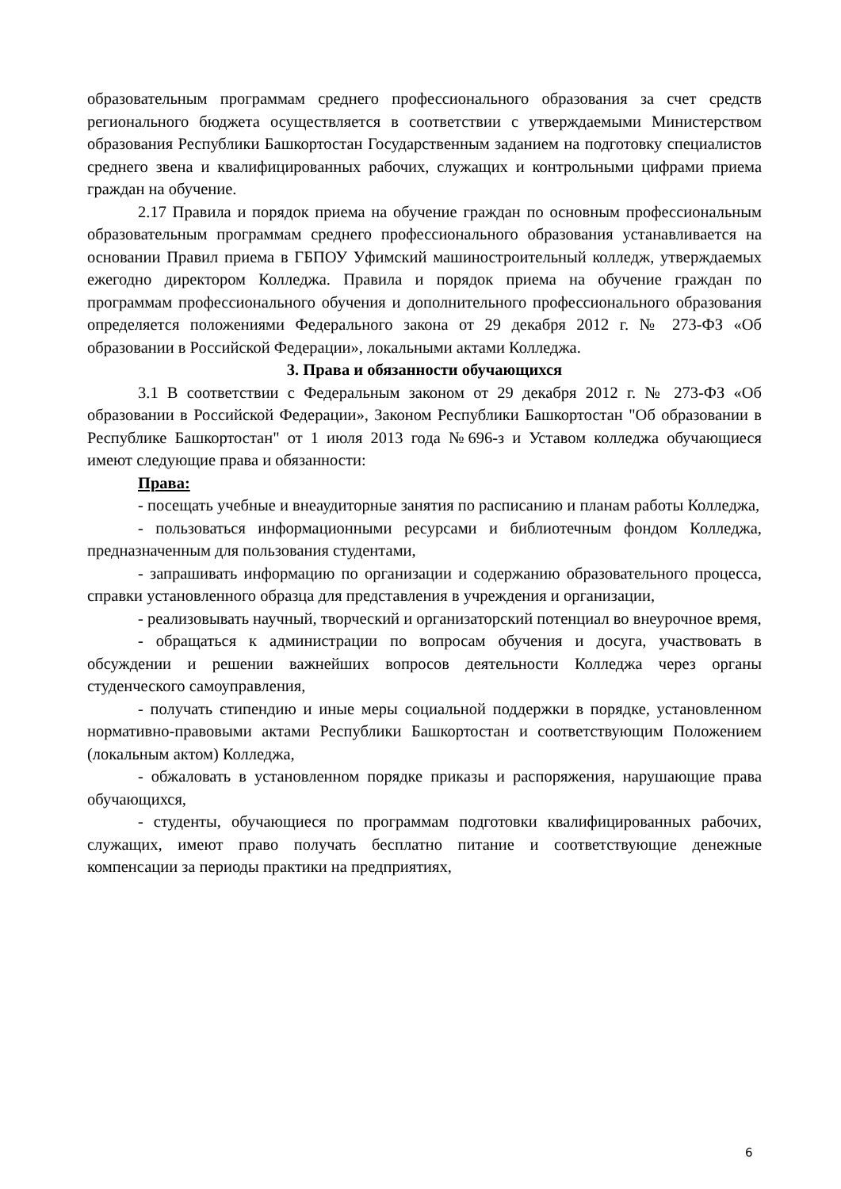образовательным программам среднего профессионального образования за счет средств регионального бюджета осуществляется в соответствии с утверждаемыми Министерством образования Республики Башкортостан Государственным заданием на подготовку специалистов среднего звена и квалифицированных рабочих, служащих и контрольными цифрами приема граждан на обучение.
2.17 Правила и порядок приема на обучение граждан по основным профессиональным образовательным программам среднего профессионального образования устанавливается на основании Правил приема в ГБПОУ Уфимский машиностроительный колледж, утверждаемых ежегодно директором Колледжа. Правила и порядок приема на обучение граждан по программам профессионального обучения и дополнительного профессионального образования определяется положениями Федерального закона от 29 декабря 2012 г. № 273-ФЗ «Об образовании в Российской Федерации», локальными актами Колледжа.
3. Права и обязанности обучающихся
3.1 В соответствии с Федеральным законом от 29 декабря 2012 г. № 273-ФЗ «Об образовании в Российской Федерации», Законом Республики Башкортостан "Об образовании в Республике Башкортостан" от 1 июля 2013 года №696-з и Уставом колледжа обучающиеся имеют следующие права и обязанности:
Права:
- посещать учебные и внеаудиторные занятия по расписанию и планам работы Колледжа,
- пользоваться информационными ресурсами и библиотечным фондом Колледжа, предназначенным для пользования студентами,
- запрашивать информацию по организации и содержанию образовательного процесса, справки установленного образца для представления в учреждения и организации,
- реализовывать научный, творческий и организаторский потенциал во внеурочное время,
- обращаться к администрации по вопросам обучения и досуга, участвовать в обсуждении и решении важнейших вопросов деятельности Колледжа через органы студенческого самоуправления,
- получать стипендию и иные меры социальной поддержки в порядке, установленном нормативно-правовыми актами Республики Башкортостан и соответствующим Положением (локальным актом) Колледжа,
- обжаловать в установленном порядке приказы и распоряжения, нарушающие права обучающихся,
- студенты, обучающиеся по программам подготовки квалифицированных рабочих, служащих, имеют право получать бесплатно питание и соответствующие денежные компенсации за периоды практики на предприятиях,
6